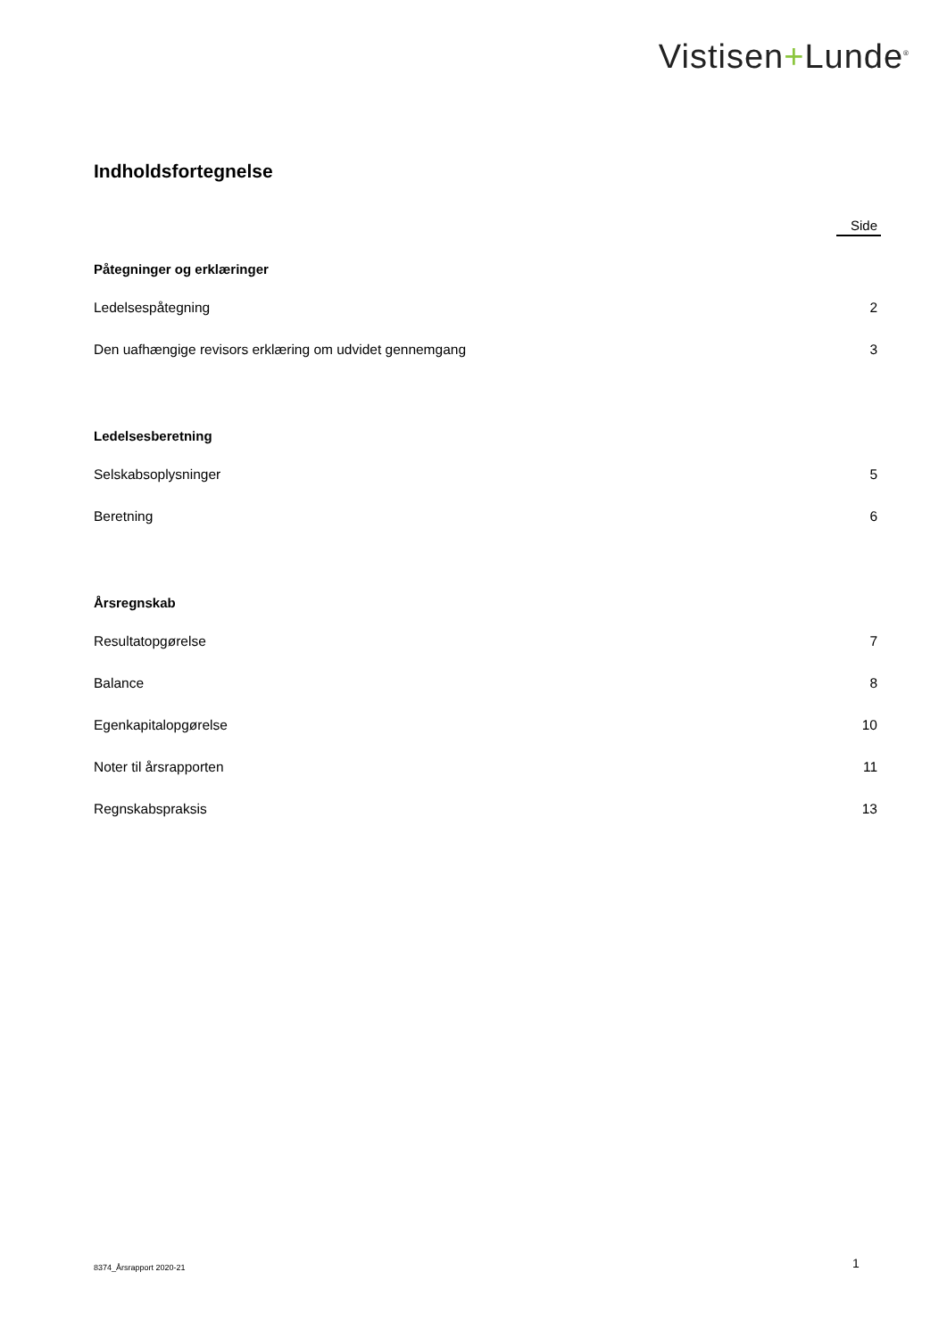Vistisen+Lunde<sup>®</sup>
Indholdsfortegnelse
Side
Påtegninger og erklæringer
Ledelsespåtegning 2
Den uafhængige revisors erklæring om udvidet gennemgang 3
Ledelsesberetning
Selskabsoplysninger 5
Beretning 6
Årsregnskab
Resultatopgørelse 7
Balance 8
Egenkapitalopgørelse 10
Noter til årsrapporten 11
Regnskabspraksis 13
8374_Årsrapport 2020-21 1